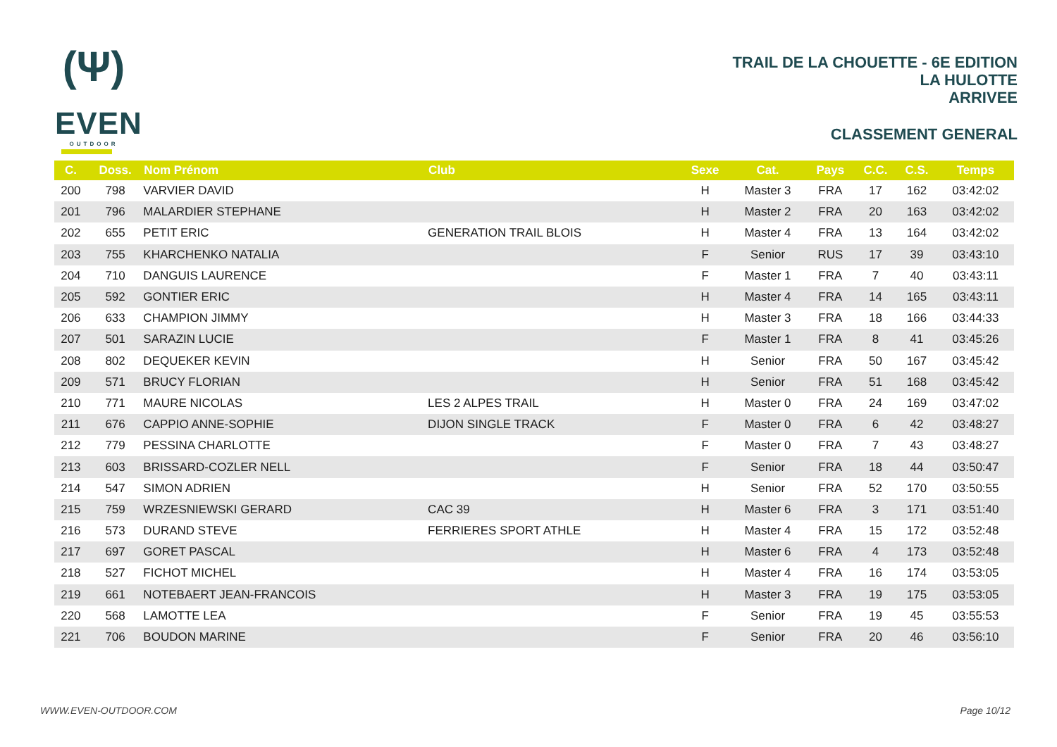(Ψ)
EVEN
OUTDOOR
TRAIL DE LA CHOUETTE - 6E EDITION
LA HULOTTE
ARRIVEE
CLASSEMENT GENERAL
| C. | Doss. | Nom Prénom | Club | Sexe | Cat. | Pays | C.C. | C.S. | Temps |
| --- | --- | --- | --- | --- | --- | --- | --- | --- | --- |
| 200 | 798 | VARVIER DAVID | | H | Master 3 | FRA | 17 | 162 | 03:42:02 |
| 201 | 796 | MALARDIER STEPHANE | | H | Master 2 | FRA | 20 | 163 | 03:42:02 |
| 202 | 655 | PETIT ERIC | GENERATION TRAIL BLOIS | H | Master 4 | FRA | 13 | 164 | 03:42:02 |
| 203 | 755 | KHARCHENKO NATALIA | | F | Senior | RUS | 17 | 39 | 03:43:10 |
| 204 | 710 | DANGUIS LAURENCE | | F | Master 1 | FRA | 7 | 40 | 03:43:11 |
| 205 | 592 | GONTIER ERIC | | H | Master 4 | FRA | 14 | 165 | 03:43:11 |
| 206 | 633 | CHAMPION JIMMY | | H | Master 3 | FRA | 18 | 166 | 03:44:33 |
| 207 | 501 | SARAZIN LUCIE | | F | Master 1 | FRA | 8 | 41 | 03:45:26 |
| 208 | 802 | DEQUEKER KEVIN | | H | Senior | FRA | 50 | 167 | 03:45:42 |
| 209 | 571 | BRUCY FLORIAN | | H | Senior | FRA | 51 | 168 | 03:45:42 |
| 210 | 771 | MAURE NICOLAS | LES 2 ALPES TRAIL | H | Master 0 | FRA | 24 | 169 | 03:47:02 |
| 211 | 676 | CAPPIO ANNE-SOPHIE | DIJON SINGLE TRACK | F | Master 0 | FRA | 6 | 42 | 03:48:27 |
| 212 | 779 | PESSINA CHARLOTTE | | F | Master 0 | FRA | 7 | 43 | 03:48:27 |
| 213 | 603 | BRISSARD-COZLER NELL | | F | Senior | FRA | 18 | 44 | 03:50:47 |
| 214 | 547 | SIMON ADRIEN | | H | Senior | FRA | 52 | 170 | 03:50:55 |
| 215 | 759 | WRZESNIEWSKI GERARD | CAC 39 | H | Master 6 | FRA | 3 | 171 | 03:51:40 |
| 216 | 573 | DURAND STEVE | FERRIERES SPORT ATHLE | H | Master 4 | FRA | 15 | 172 | 03:52:48 |
| 217 | 697 | GORET PASCAL | | H | Master 6 | FRA | 4 | 173 | 03:52:48 |
| 218 | 527 | FICHOT MICHEL | | H | Master 4 | FRA | 16 | 174 | 03:53:05 |
| 219 | 661 | NOTEBAERT JEAN-FRANCOIS | | H | Master 3 | FRA | 19 | 175 | 03:53:05 |
| 220 | 568 | LAMOTTE LEA | | F | Senior | FRA | 19 | 45 | 03:55:53 |
| 221 | 706 | BOUDON MARINE | | F | Senior | FRA | 20 | 46 | 03:56:10 |
WWW.EVEN-OUTDOOR.COM Page 10/12